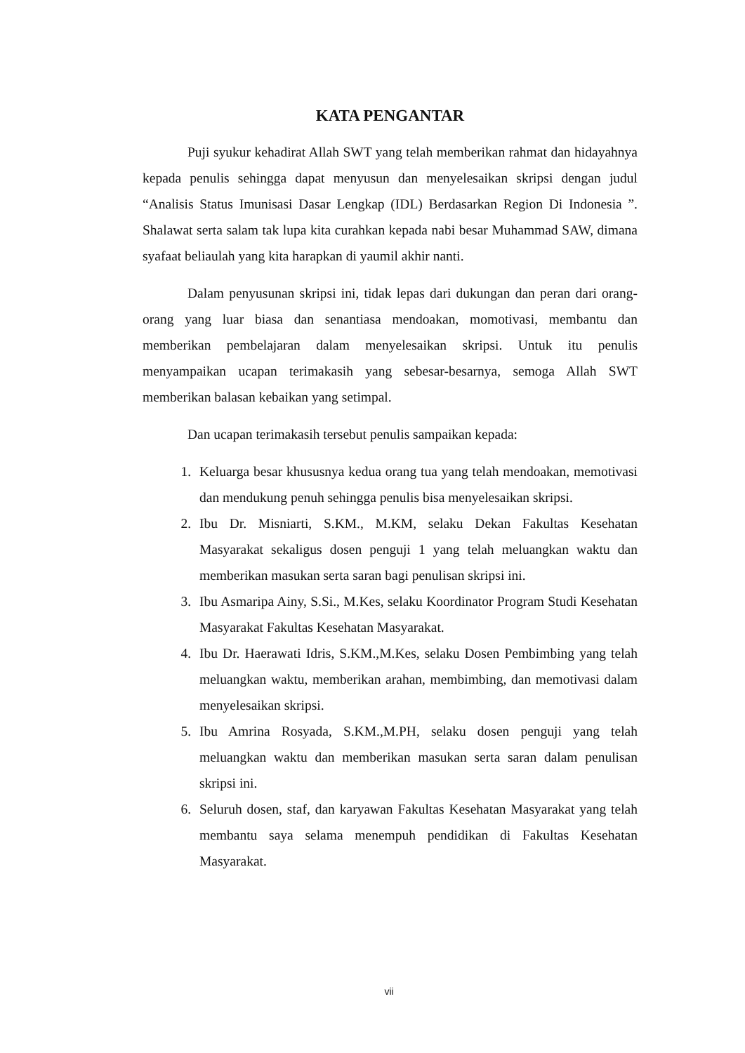KATA PENGANTAR
Puji syukur kehadirat Allah SWT yang telah memberikan rahmat dan hidayahnya kepada penulis sehingga dapat menyusun dan menyelesaikan skripsi dengan judul “Analisis Status Imunisasi Dasar Lengkap (IDL) Berdasarkan Region Di Indonesia ”. Shalawat serta salam tak lupa kita curahkan kepada nabi besar Muhammad SAW, dimana syafaat beliaulah yang kita harapkan di yaumil akhir nanti.
Dalam penyusunan skripsi ini, tidak lepas dari dukungan dan peran dari orang-orang yang luar biasa dan senantiasa mendoakan, momotivasi, membantu dan memberikan pembelajaran dalam menyelesaikan skripsi. Untuk itu penulis menyampaikan ucapan terimakasih yang sebesar-besarnya, semoga Allah SWT memberikan balasan kebaikan yang setimpal.
Dan ucapan terimakasih tersebut penulis sampaikan kepada:
1. Keluarga besar khususnya kedua orang tua yang telah mendoakan, memotivasi dan mendukung penuh sehingga penulis bisa menyelesaikan skripsi.
2. Ibu Dr. Misniarti, S.KM., M.KM, selaku Dekan Fakultas Kesehatan Masyarakat sekaligus dosen penguji 1 yang telah meluangkan waktu dan memberikan masukan serta saran bagi penulisan skripsi ini.
3. Ibu Asmaripa Ainy, S.Si., M.Kes, selaku Koordinator Program Studi Kesehatan Masyarakat Fakultas Kesehatan Masyarakat.
4. Ibu Dr. Haerawati Idris, S.KM.,M.Kes, selaku Dosen Pembimbing yang telah meluangkan waktu, memberikan arahan, membimbing, dan memotivasi dalam menyelesaikan skripsi.
5. Ibu Amrina Rosyada, S.KM.,M.PH, selaku dosen penguji yang telah meluangkan waktu dan memberikan masukan serta saran dalam penulisan skripsi ini.
6. Seluruh dosen, staf, dan karyawan Fakultas Kesehatan Masyarakat yang telah membantu saya selama menempuh pendidikan di Fakultas Kesehatan Masyarakat.
vii